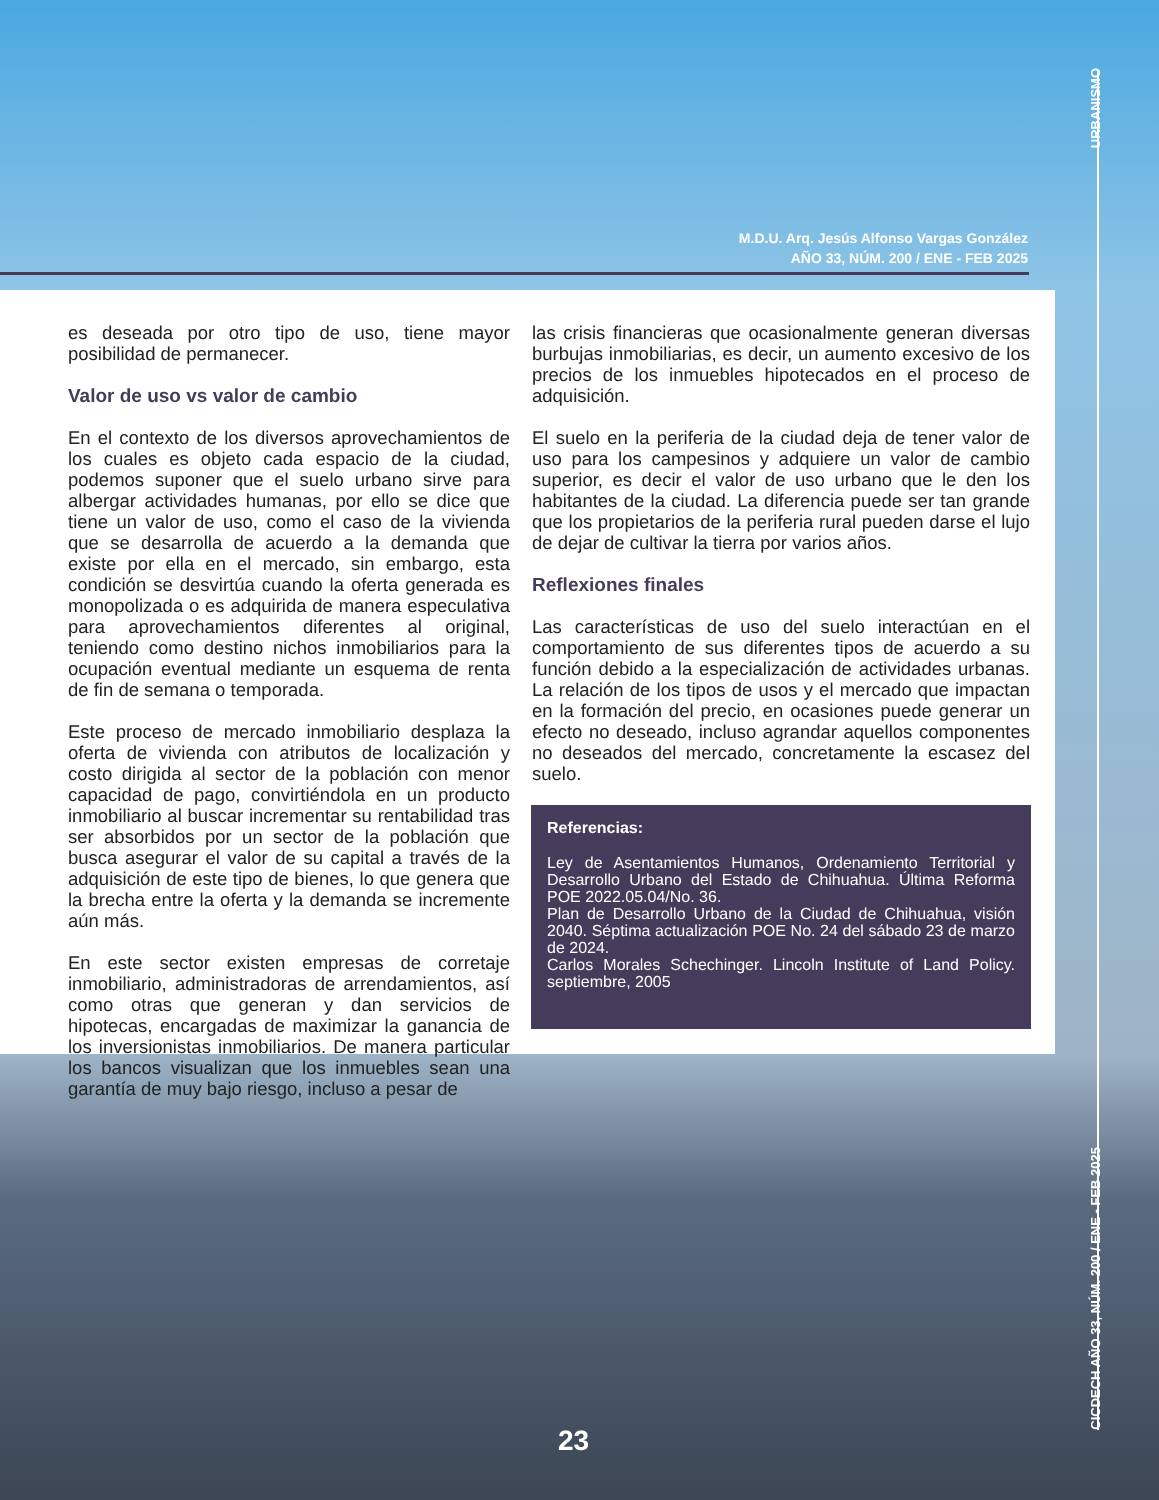URBANISMO
CICDECH AÑO 33, NÚM. 200 / ENE - FEB 2025
M.D.U. Arq. Jesús Alfonso Vargas González
AÑO 33, NÚM. 200 / ENE - FEB 2025
es deseada por otro tipo de uso, tiene mayor posibilidad de permanecer.
Valor de uso vs valor de cambio
En el contexto de los diversos aprovechamientos de los cuales es objeto cada espacio de la ciudad, podemos suponer que el suelo urbano sirve para albergar actividades humanas, por ello se dice que tiene un valor de uso, como el caso de la vivienda que se desarrolla de acuerdo a la demanda que existe por ella en el mercado, sin embargo, esta condición se desvirtúa cuando la oferta generada es monopolizada o es adquirida de manera especulativa para aprovechamientos diferentes al original, teniendo como destino nichos inmobiliarios para la ocupación eventual mediante un esquema de renta de fin de semana o temporada.
Este proceso de mercado inmobiliario desplaza la oferta de vivienda con atributos de localización y costo dirigida al sector de la población con menor capacidad de pago, convirtiéndola en un producto inmobiliario al buscar incrementar su rentabilidad tras ser absorbidos por un sector de la población que busca asegurar el valor de su capital a través de la adquisición de este tipo de bienes, lo que genera que la brecha entre la oferta y la demanda se incremente aún más.
En este sector existen empresas de corretaje inmobiliario, administradoras de arrendamientos, así como otras que generan y dan servicios de hipotecas, encargadas de maximizar la ganancia de los inversionistas inmobiliarios. De manera particular los bancos visualizan que los inmuebles sean una garantía de muy bajo riesgo, incluso a pesar de
las crisis financieras que ocasionalmente generan diversas burbujas inmobiliarias, es decir, un aumento excesivo de los precios de los inmuebles hipotecados en el proceso de adquisición.
El suelo en la periferia de la ciudad deja de tener valor de uso para los campesinos y adquiere un valor de cambio superior, es decir el valor de uso urbano que le den los habitantes de la ciudad. La diferencia puede ser tan grande que los propietarios de la periferia rural pueden darse el lujo de dejar de cultivar la tierra por varios años.
Reflexiones finales
Las características de uso del suelo interactúan en el comportamiento de sus diferentes tipos de acuerdo a su función debido a la especialización de actividades urbanas. La relación de los tipos de usos y el mercado que impactan en la formación del precio, en ocasiones puede generar un efecto no deseado, incluso agrandar aquellos componentes no deseados del mercado, concretamente la escasez del suelo.
Referencias:
Ley de Asentamientos Humanos, Ordenamiento Territorial y Desarrollo Urbano del Estado de Chihuahua. Última Reforma POE 2022.05.04/No. 36.
Plan de Desarrollo Urbano de la Ciudad de Chihuahua, visión 2040. Séptima actualización POE No. 24 del sábado 23 de marzo de 2024.
Carlos Morales Schechinger. Lincoln Institute of Land Policy. septiembre, 2005
23